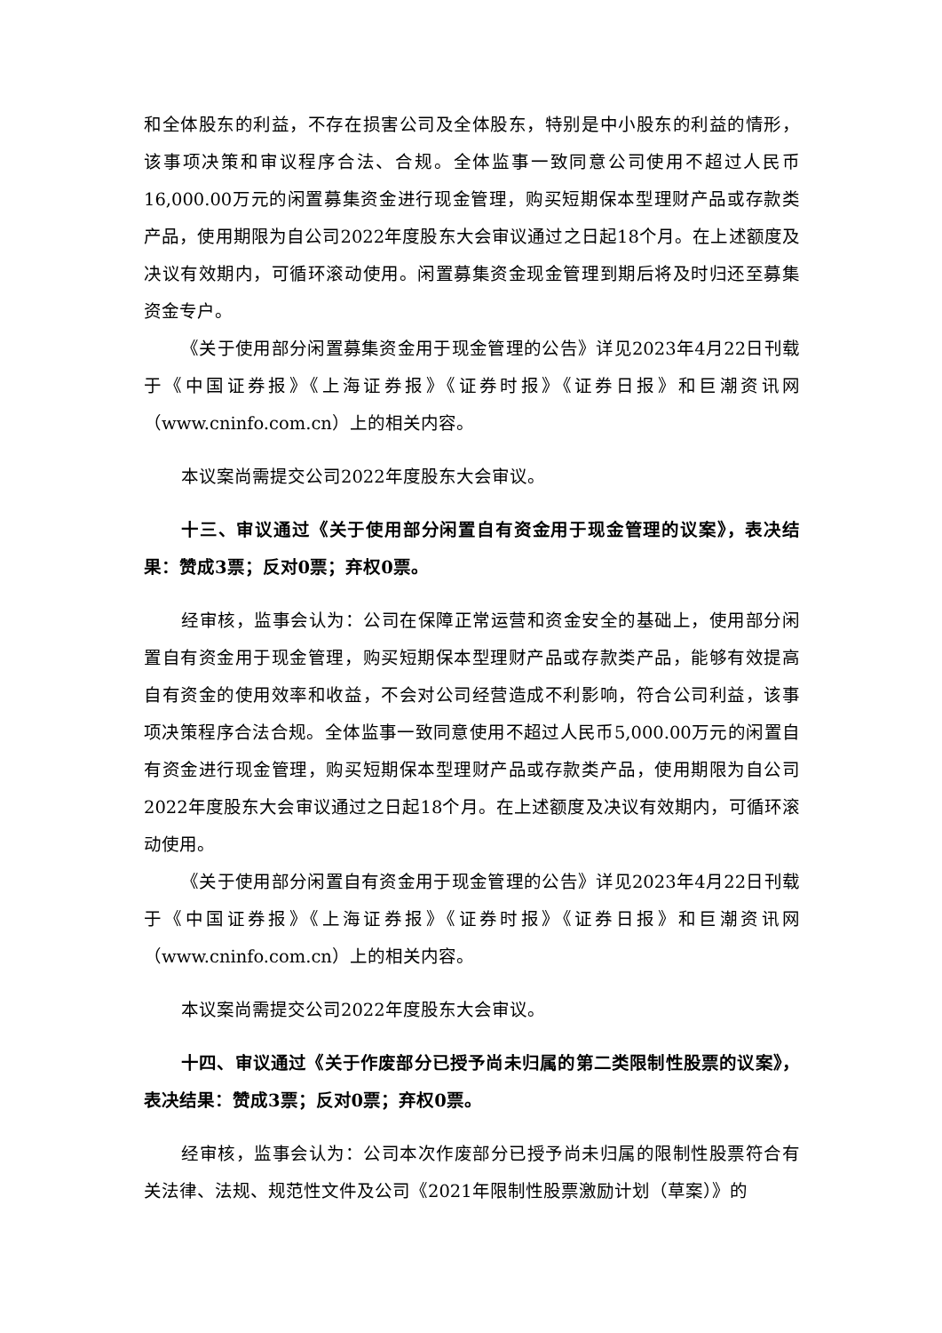和全体股东的利益，不存在损害公司及全体股东，特别是中小股东的利益的情形，该事项决策和审议程序合法、合规。全体监事一致同意公司使用不超过人民币16,000.00万元的闲置募集资金进行现金管理，购买短期保本型理财产品或存款类产品，使用期限为自公司2022年度股东大会审议通过之日起18个月。在上述额度及决议有效期内，可循环滚动使用。闲置募集资金现金管理到期后将及时归还至募集资金专户。
《关于使用部分闲置募集资金用于现金管理的公告》详见2023年4月22日刊载于《中国证券报》《上海证券报》《证券时报》《证券日报》和巨潮资讯网（www.cninfo.com.cn）上的相关内容。
本议案尚需提交公司2022年度股东大会审议。
十三、审议通过《关于使用部分闲置自有资金用于现金管理的议案》，表决结果：赞成3票；反对0票；弃权0票。
经审核，监事会认为：公司在保障正常运营和资金安全的基础上，使用部分闲置自有资金用于现金管理，购买短期保本型理财产品或存款类产品，能够有效提高自有资金的使用效率和收益，不会对公司经营造成不利影响，符合公司利益，该事项决策程序合法合规。全体监事一致同意使用不超过人民币5,000.00万元的闲置自有资金进行现金管理，购买短期保本型理财产品或存款类产品，使用期限为自公司2022年度股东大会审议通过之日起18个月。在上述额度及决议有效期内，可循环滚动使用。
《关于使用部分闲置自有资金用于现金管理的公告》详见2023年4月22日刊载于《中国证券报》《上海证券报》《证券时报》《证券日报》和巨潮资讯网（www.cninfo.com.cn）上的相关内容。
本议案尚需提交公司2022年度股东大会审议。
十四、审议通过《关于作废部分已授予尚未归属的第二类限制性股票的议案》，表决结果：赞成3票；反对0票；弃权0票。
经审核，监事会认为：公司本次作废部分已授予尚未归属的限制性股票符合有关法律、法规、规范性文件及公司《2021年限制性股票激励计划（草案）》的